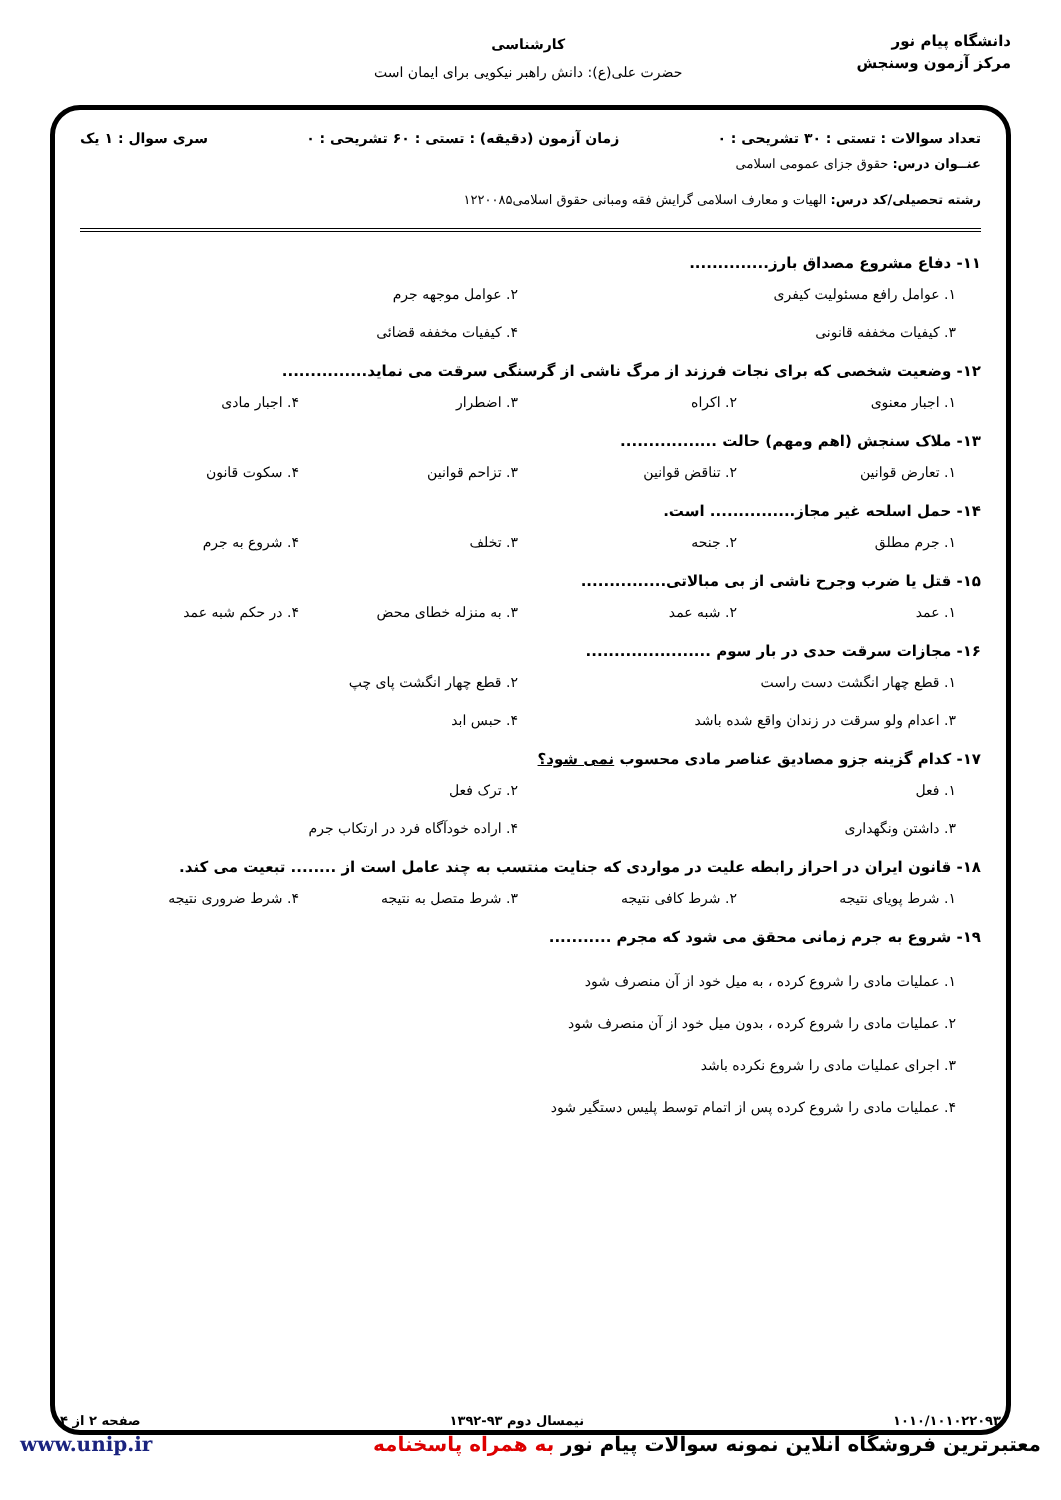دانشگاه پیام نور
مرکز آزمون وسنجش
کارشناسی
حضرت علی(ع): دانش راهبر نیکویی برای ایمان است
تعداد سوالات : تستی : ۳۰ تشریحی : ۰ زمان آزمون (دقیقه) : تستی : ۶۰ تشریحی : ۰ سری سوال : ۱ یک
عنــوان درس: حقوق جزای عمومی اسلامی
رشته تحصیلی/کد درس: الهیات و معارف اسلامی گرایش فقه ومبانی حقوق اسلامی۱۲۲۰۰۸۵
۱۱- دفاع مشروع مصداق بارز..............
۱. عوامل رافع مسئولیت کیفری ۲. عوامل موجهه جرم ۳. کیفیات مخففه قانونی ۴. کیفیات مخففه قضائی
۱۲- وضعیت شخصی که برای نجات فرزند از مرگ ناشی از گرسنگی سرقت می نماید...............
۱. اجبار معنوی ۲. اکراه ۳. اضطرار ۴. اجبار مادی
۱۳- ملاک سنجش (اهم ومهم) حالت .................
۱. تعارض قوانین ۲. تناقض قوانین ۳. تزاحم قوانین ۴. سکوت قانون
۱۴- حمل اسلحه غیر مجاز............... است.
۱. جرم مطلق ۲. جنحه ۳. تخلف ۴. شروع به جرم
۱۵- قتل یا ضرب وجرح ناشی از بی مبالاتی...............
۱. عمد ۲. شبه عمد ۳. به منزله خطای محض ۴. در حکم شبه عمد
۱۶- مجازات سرقت حدی در بار سوم ......................
۱. قطع چهار انگشت دست راست ۲. قطع چهار انگشت پای چپ ۳. اعدام ولو سرقت در زندان واقع شده باشد ۴. حبس ابد
۱۷- کدام گزینه جزو مصادیق عناصر مادی محسوب نمی شود؟
۱. فعل ۲. ترک فعل ۳. داشتن ونگهداری ۴. اراده خودآگاه فرد در ارتکاب جرم
۱۸- قانون ایران در احراز رابطه علیت در مواردی که جنایت منتسب به چند عامل است از ........ تبعیت می کند.
۱. شرط پویای نتیجه ۲. شرط کافی نتیجه ۳. شرط متصل به نتیجه ۴. شرط ضروری نتیجه
۱۹- شروع به جرم زمانی محقق می شود که مجرم ...........
۱. عملیات مادی را شروع کرده ، به میل خود از آن منصرف شود
۲. عملیات مادی را شروع کرده ، بدون میل خود از آن منصرف شود
۳. اجرای عملیات مادی را شروع نکرده باشد
۴. عملیات مادی را شروع کرده پس از اتمام توسط پلیس دستگیر شود
۱۰۱۰/۱۰۱۰۲۲۰۹۳ نیمسال دوم ۹۳-۱۳۹۲ صفحه ۲ از ۴
معتبرترین فروشگاه آنلاین نمونه سوالات پیام نور به همراه پاسخنامه www.unip.ir